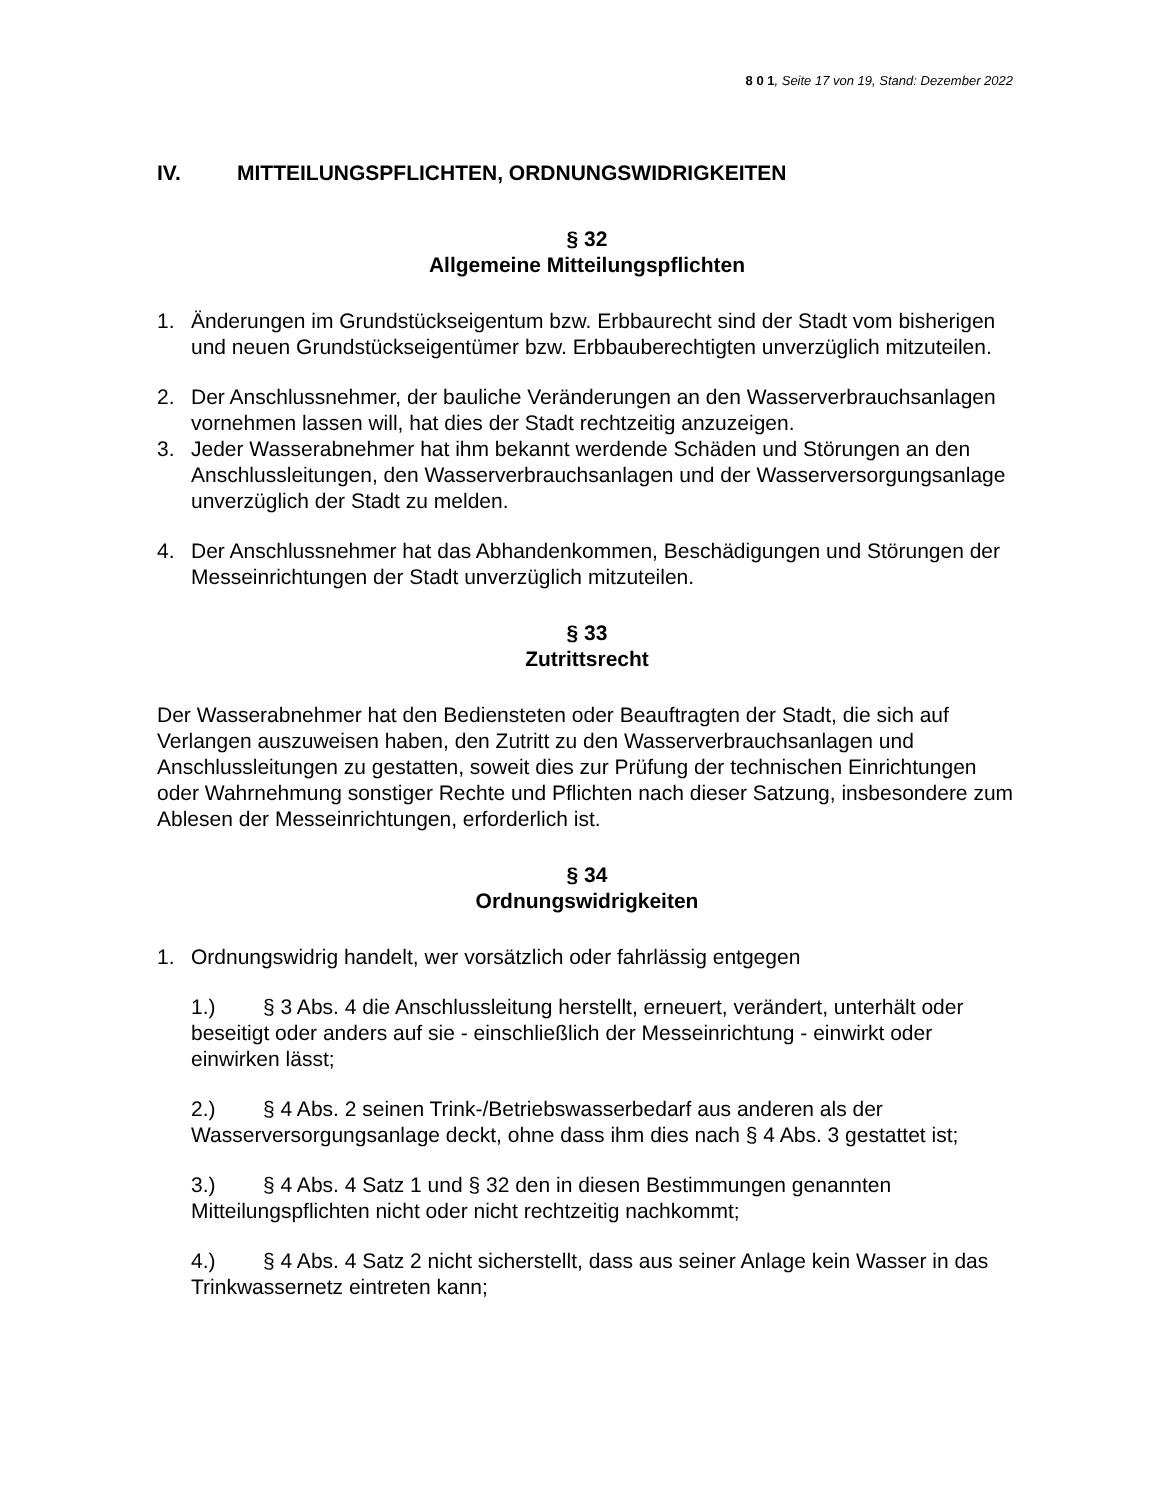8 0 1, Seite 17 von 19, Stand: Dezember 2022
IV. MITTEILUNGSPFLICHTEN, ORDNUNGSWIDRIGKEITEN
§ 32
Allgemeine Mitteilungspflichten
1. Änderungen im Grundstückseigentum bzw. Erbbaurecht sind der Stadt vom bisherigen und neuen Grundstückseigentümer bzw. Erbbauberechtigten unverzüglich mitzuteilen.
2. Der Anschlussnehmer, der bauliche Veränderungen an den Wasserverbrauchsanlagen vornehmen lassen will, hat dies der Stadt rechtzeitig anzuzeigen.
3. Jeder Wasserabnehmer hat ihm bekannt werdende Schäden und Störungen an den Anschlussleitungen, den Wasserverbrauchsanlagen und der Wasserversorgungsanlage unverzüglich der Stadt zu melden.
4. Der Anschlussnehmer hat das Abhandenkommen, Beschädigungen und Störungen der Messeinrichtungen der Stadt unverzüglich mitzuteilen.
§ 33
Zutrittsrecht
Der Wasserabnehmer hat den Bediensteten oder Beauftragten der Stadt, die sich auf Verlangen auszuweisen haben, den Zutritt zu den Wasserverbrauchsanlagen und Anschlussleitungen zu gestatten, soweit dies zur Prüfung der technischen Einrichtungen oder Wahrnehmung sonstiger Rechte und Pflichten nach dieser Satzung, insbesondere zum Ablesen der Messeinrichtungen, erforderlich ist.
§ 34
Ordnungswidrigkeiten
1. Ordnungswidrig handelt, wer vorsätzlich oder fahrlässig entgegen
1.) § 3 Abs. 4 die Anschlussleitung herstellt, erneuert, verändert, unterhält oder beseitigt oder anders auf sie - einschließlich der Messeinrichtung - einwirkt oder einwirken lässt;
2.) § 4 Abs. 2 seinen Trink-/Betriebswasserbedarf aus anderen als der Wasserversorgungsanlage deckt, ohne dass ihm dies nach § 4 Abs. 3 gestattet ist;
3.) § 4 Abs. 4 Satz 1 und § 32 den in diesen Bestimmungen genannten Mitteilungspflichten nicht oder nicht rechtzeitig nachkommt;
4.) § 4 Abs. 4 Satz 2 nicht sicherstellt, dass aus seiner Anlage kein Wasser in das Trinkwassernetz eintreten kann;